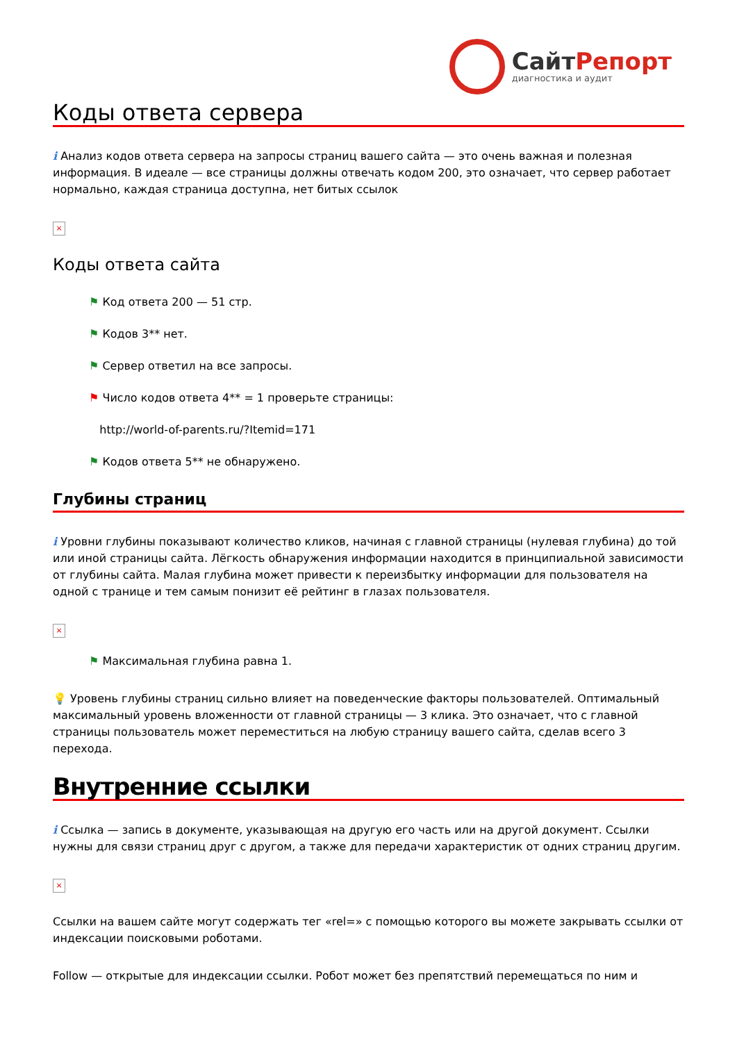СайтРепорт
диагностика и аудит
Коды ответа сервера
i Анализ кодов ответа сервера на запросы страниц вашего сайта — это очень важная и полезная информация. В идеале — все страницы должны отвечать кодом 200, это означает, что сервер работает нормально, каждая страница доступна, нет битых ссылок
×
Коды ответа сайта
⚑ Код ответа 200 — 51 стр.
⚑ Кодов 3** нет.
⚑ Сервер ответил на все запросы.
⚑ Число кодов ответа 4** = 1 проверьте страницы:
http://world-of-parents.ru/?Itemid=171
⚑ Кодов ответа 5** не обнаружено.
Глубины страниц
i Уровни глубины показывают количество кликов, начиная с главной страницы (нулевая глубина) до той или иной страницы сайта. Лёгкость обнаружения информации находится в принципиальной зависимости от глубины сайта. Малая глубина может привести к переизбытку информации для пользователя на одной с транице и тем самым понизит её рейтинг в глазах пользователя.
×
⚑ Максимальная глубина равна 1.
💡 Уровень глубины страниц сильно влияет на поведенческие факторы пользователей. Оптимальный максимальный уровень вложенности от главной страницы — 3 клика. Это означает, что с главной страницы пользователь может переместиться на любую страницу вашего сайта, сделав всего 3 перехода.
Внутренние ссылки
i Ссылка — запись в документе, указывающая на другую его часть или на другой документ. Ссылки нужны для связи страниц друг с другом, а также для передачи характеристик от одних страниц другим.
×
Ссылки на вашем сайте могут содержать тег «rel=» с помощью которого вы можете закрывать ссылки от индексации поисковыми роботами.
Follow — открытые для индексации ссылки. Робот может без препятствий перемещаться по ним и